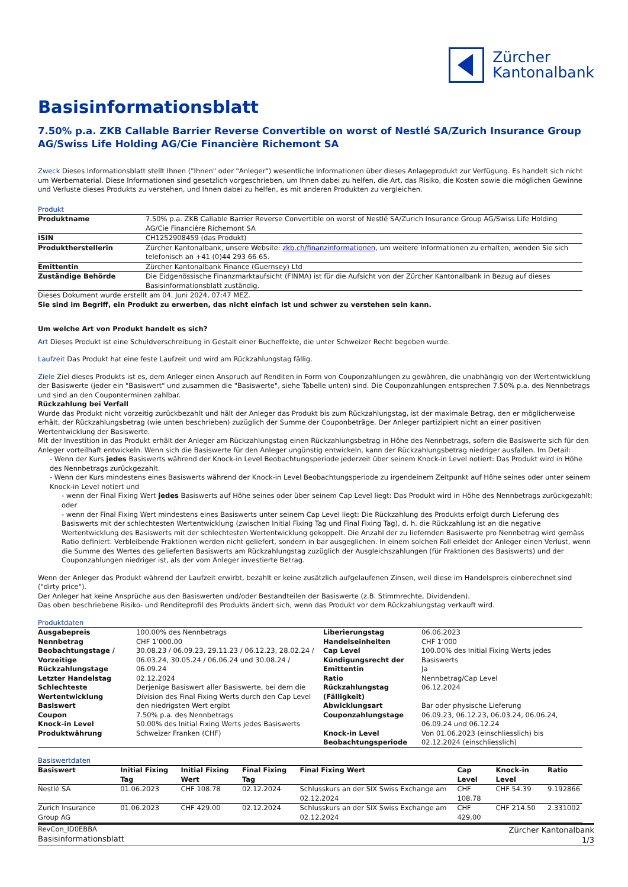Zürcher
Kantonalbank
Basisinformationsblatt
7.50% p.a. ZKB Callable Barrier Reverse Convertible on worst of Nestlé SA/Zurich Insurance Group AG/Swiss Life Holding AG/Cie Financière Richemont SA
Zweck Dieses Informationsblatt stellt Ihnen ("Ihnen" oder "Anleger") wesentliche Informationen über dieses Anlageprodukt zur Verfügung. Es handelt sich nicht um Werbematerial. Diese Informationen sind gesetzlich vorgeschrieben, um Ihnen dabei zu helfen, die Art, das Risiko, die Kosten sowie die möglichen Gewinne und Verluste dieses Produkts zu verstehen, und Ihnen dabei zu helfen, es mit anderen Produkten zu vergleichen.
Produkt
| Produktname | 7.50% p.a. ZKB Callable Barrier Reverse Convertible on worst of Nestlé SA/Zurich Insurance Group AG/Swiss Life Holding AG/Cie Financière Richemont SA |
| ISIN | CH1252908459 (das Produkt) |
| Produktherstellerin | Zürcher Kantonalbank, unsere Website: zkb.ch/finanzinformationen , um weitere Informationen zu erhalten, wenden Sie sich telefonisch an +41 (0)44 293 66 65. |
| Emittentin | Zürcher Kantonalbank Finance (Guernsey) Ltd |
| Zuständige Behörde | Die Eidgenössische Finanzmarktaufsicht (FINMA) ist für die Aufsicht von der Zürcher Kantonalbank in Bezug auf dieses Basisinformationsblatt zuständig. |
Dieses Dokument wurde erstellt am 04. Juni 2024, 07:47 MEZ.
Sie sind im Begriff, ein Produkt zu erwerben, das nicht einfach ist und schwer zu verstehen sein kann.
Um welche Art von Produkt handelt es sich?
Art Dieses Produkt ist eine Schuldverschreibung in Gestalt einer Bucheffekte, die unter Schweizer Recht begeben wurde.
Laufzeit Das Produkt hat eine feste Laufzeit und wird am Rückzahlungstag fällig.
Ziele Ziel dieses Produkts ist es, dem Anleger einen Anspruch auf Renditen in Form von Couponzahlungen zu gewähren, die unabhängig von der Wertentwicklung der Basiswerte (jeder ein "Basiswert" und zusammen die "Basiswerte", siehe Tabelle unten) sind. Die Couponzahlungen entsprechen 7.50% p.a. des Nennbetrags und sind an den Couponterminen zahlbar.
Rückzahlung bei Verfall
Wurde das Produkt nicht vorzeitig zurückbezahlt und hält der Anleger das Produkt bis zum Rückzahlungstag, ist der maximale Betrag, den er möglicherweise erhält, der Rückzahlungsbetrag (wie unten beschrieben) zuzüglich der Summe der Couponbeträge. Der Anleger partizipiert nicht an einer positiven Wertentwicklung der Basiswerte.
Mit der Investition in das Produkt erhält der Anleger am Rückzahlungstag einen Rückzahlungsbetrag in Höhe des Nennbetrags, sofern die Basiswerte sich für den Anleger vorteilhaft entwickeln. Wenn sich die Basiswerte für den Anleger ungünstig entwickeln, kann der Rückzahlungsbetrag niedriger ausfallen. Im Detail:
- Wenn der Kurs jedes Basiswerts während der Knock-in Level Beobachtungsperiode jederzeit über seinem Knock-in Level notiert: Das Produkt wird in Höhe des Nennbetrags zurückgezahlt.
- Wenn der Kurs mindestens eines Basiswerts während der Knock-in Level Beobachtungsperiode zu irgendeinem Zeitpunkt auf Höhe seines oder unter seinem Knock-in Level notiert und
- wenn der Final Fixing Wert jedes Basiswerts auf Höhe seines oder über seinem Cap Level liegt: Das Produkt wird in Höhe des Nennbetrags zurückgezahlt; oder
- wenn der Final Fixing Wert mindestens eines Basiswerts unter seinem Cap Level liegt: Die Rückzahlung des Produkts erfolgt durch Lieferung des Basiswerts mit der schlechtesten Wertentwicklung (zwischen Initial Fixing Tag und Final Fixing Tag), d. h. die Rückzahlung ist an die negative Wertentwicklung des Basiswerts mit der schlechtesten Wertentwicklung gekoppelt. Die Anzahl der zu liefernden Basiswerte pro Nennbetrag wird gemäss Ratio definiert. Verbleibende Fraktionen werden nicht geliefert, sondern in bar ausgeglichen. In einem solchen Fall erleidet der Anleger einen Verlust, wenn die Summe des Wertes des gelieferten Basiswerts am Rückzahlungstag zuzüglich der Ausgleichszahlungen (für Fraktionen des Basiswerts) und der Couponzahlungen niedriger ist, als der vom Anleger investierte Betrag.
Wenn der Anleger das Produkt während der Laufzeit erwirbt, bezahlt er keine zusätzlich aufgelaufenen Zinsen, weil diese im Handelspreis einberechnet sind ("dirty price").
Der Anleger hat keine Ansprüche aus den Basiswerten und/oder Bestandteilen der Basiswerte (z.B. Stimmrechte, Dividenden).
Das oben beschriebene Risiko- und Renditeprofil des Produkts ändert sich, wenn das Produkt vor dem Rückzahlungstag verkauft wird.
Produktdaten
| Ausgabepreis | 100.00% des Nennbetrags | Liberierungstag | 06.06.2023 |
| Nennbetrag | CHF 1’000.00 | Handelseinheiten | CHF 1’000 |
| Beobachtungstage / Vorzeitige Rückzahlungstage | 30.08.23 / 06.09.23, 29.11.23 / 06.12.23, 28.02.24 / 06.03.24, 30.05.24 / 06.06.24 und 30.08.24 / 06.09.24 | Cap Level Kündigungsrecht der Emittentin | 100.00% des Initial Fixing Werts jedes Basiswerts Ja |
| Letzter Handelstag | 02.12.2024 | Ratio | Nennbetrag/Cap Level |
| Schlechteste Wertentwicklung Basiswert | Derjenige Basiswert aller Basiswerte, bei dem die Division des Final Fixing Werts durch den Cap Level den niedrigsten Wert ergibt | Rückzahlungstag (Fälligkeit) Abwicklungsart | 06.12.2024 Bar oder physische Lieferung |
| Coupon Knock-in Level | 7.50% p.a. des Nennbetrags 50.00% des Initial Fixing Werts jedes Basiswerts | Couponzahlungstage | 06.09.23, 06.12.23, 06.03.24, 06.06.24, 06.09.24 und 06.12.24 |
| Produktwährung | Schweizer Franken (CHF) | Knock-in Level Beobachtungsperiode | Von 01.06.2023 (einschliesslich) bis 02.12.2024 (einschliesslich) |
Basiswertdaten
| Basiswert | Initial Fixing Tag | Initial Fixing Wert | Final Fixing Tag | Final Fixing Wert | Cap Level | Knock-in Level | Ratio |
| --- | --- | --- | --- | --- | --- | --- | --- |
| Nestlé SA | 01.06.2023 | CHF 108.78 | 02.12.2024 | Schlusskurs an der SIX Swiss Exchange am 02.12.2024 | CHF 108.78 | CHF 54.39 | 9.192866 |
| Zurich Insurance Group AG | 01.06.2023 | CHF 429.00 | 02.12.2024 | Schlusskurs an der SIX Swiss Exchange am 02.12.2024 | CHF 429.00 | CHF 214.50 | 2.331002 |
RevCon_ID0EBBA
Basisinformationsblatt
Zürcher Kantonalbank
1/3